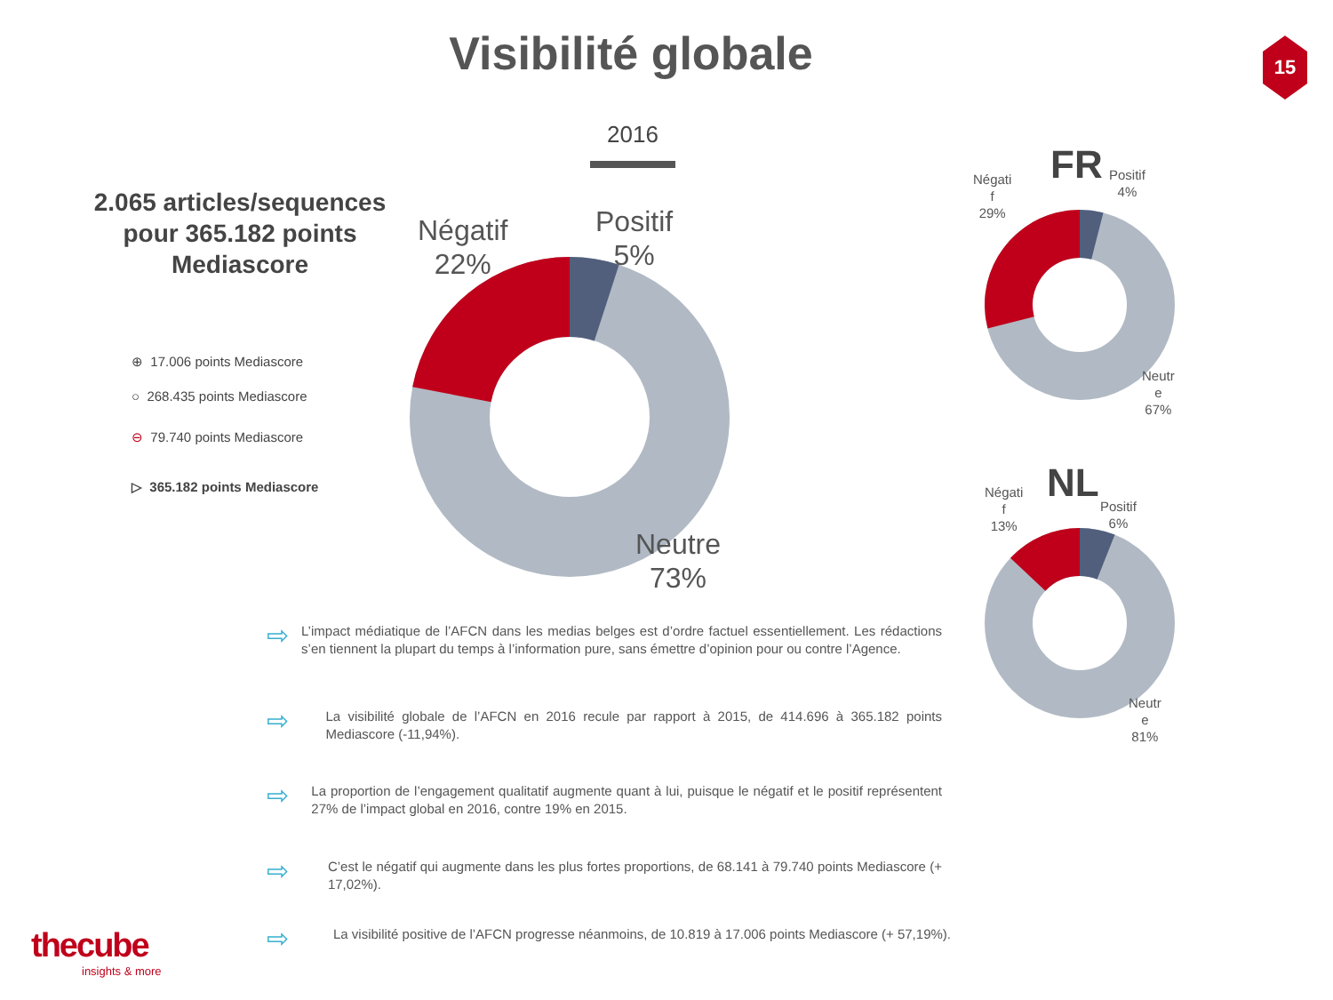Visibilité globale 15
2016
2.065 articles/sequences pour 365.182 points Mediascore
⊕ 17.006 points Mediascore
○ 268.435 points Mediascore
⊖ 79.740 points Mediascore
▷ 365.182 points Mediascore
Négatif
22%
Positif
5%
Neutre
73%
FR
Négati
f
29%
Positif
4%
Neutr
e
67%
NL
Négati
f
13%
Positif
6%
Neutr
e
81%
⇨ L’impact médiatique de l’AFCN dans les medias belges est d’ordre factuel essentiellement. Les rédactions s’en tiennent la plupart du temps à l’information pure, sans émettre d’opinion pour ou contre l’Agence.
⇨ La visibilité globale de l’AFCN en 2016 recule par rapport à 2015, de 414.696 à 365.182 points Mediascore (-11,94%).
⇨ La proportion de l’engagement qualitatif augmente quant à lui, puisque le négatif et le positif représentent 27% de l’impact global en 2016, contre 19% en 2015.
⇨ C’est le négatif qui augmente dans les plus fortes proportions, de 68.141 à 79.740 points Mediascore (+ 17,02%).
⇨ La visibilité positive de l’AFCN progresse néanmoins, de 10.819 à 17.006 points Mediascore (+ 57,19%).
thecube
insights & more